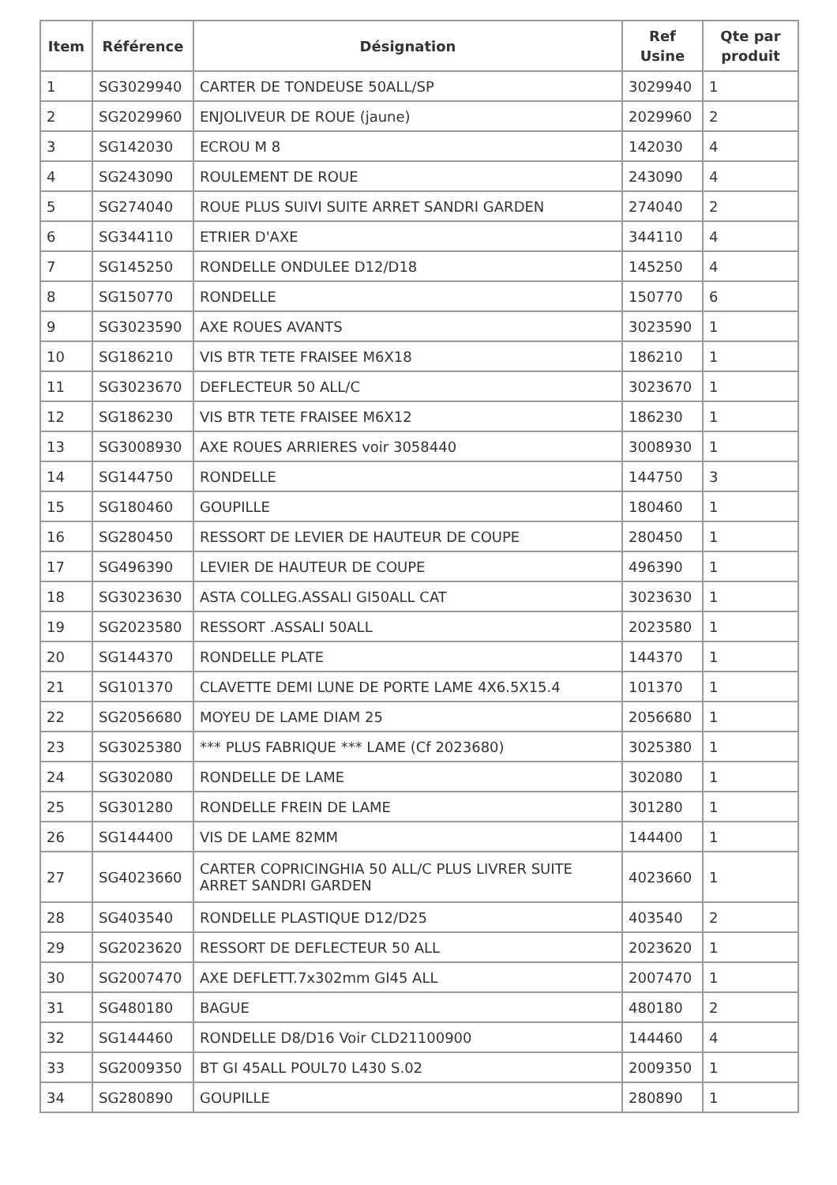| Item | Référence | Désignation | Ref Usine | Qte par produit |
| --- | --- | --- | --- | --- |
| 1 | SG3029940 | CARTER DE TONDEUSE 50ALL/SP | 3029940 | 1 |
| 2 | SG2029960 | ENJOLIVEUR DE ROUE (jaune) | 2029960 | 2 |
| 3 | SG142030 | ECROU M 8 | 142030 | 4 |
| 4 | SG243090 | ROULEMENT DE ROUE | 243090 | 4 |
| 5 | SG274040 | ROUE PLUS SUIVI SUITE ARRET SANDRI GARDEN | 274040 | 2 |
| 6 | SG344110 | ETRIER D'AXE | 344110 | 4 |
| 7 | SG145250 | RONDELLE ONDULEE D12/D18 | 145250 | 4 |
| 8 | SG150770 | RONDELLE | 150770 | 6 |
| 9 | SG3023590 | AXE ROUES AVANTS | 3023590 | 1 |
| 10 | SG186210 | VIS BTR TETE FRAISEE M6X18 | 186210 | 1 |
| 11 | SG3023670 | DEFLECTEUR 50 ALL/C | 3023670 | 1 |
| 12 | SG186230 | VIS BTR TETE FRAISEE M6X12 | 186230 | 1 |
| 13 | SG3008930 | AXE ROUES ARRIERES voir 3058440 | 3008930 | 1 |
| 14 | SG144750 | RONDELLE | 144750 | 3 |
| 15 | SG180460 | GOUPILLE | 180460 | 1 |
| 16 | SG280450 | RESSORT DE LEVIER DE HAUTEUR DE COUPE | 280450 | 1 |
| 17 | SG496390 | LEVIER DE HAUTEUR DE COUPE | 496390 | 1 |
| 18 | SG3023630 | ASTA COLLEG.ASSALI GI50ALL CAT | 3023630 | 1 |
| 19 | SG2023580 | RESSORT .ASSALI 50ALL | 2023580 | 1 |
| 20 | SG144370 | RONDELLE PLATE | 144370 | 1 |
| 21 | SG101370 | CLAVETTE DEMI LUNE DE PORTE LAME 4X6.5X15.4 | 101370 | 1 |
| 22 | SG2056680 | MOYEU DE LAME DIAM 25 | 2056680 | 1 |
| 23 | SG3025380 | *** PLUS FABRIQUE *** LAME (Cf 2023680) | 3025380 | 1 |
| 24 | SG302080 | RONDELLE DE LAME | 302080 | 1 |
| 25 | SG301280 | RONDELLE FREIN DE LAME | 301280 | 1 |
| 26 | SG144400 | VIS DE LAME 82MM | 144400 | 1 |
| 27 | SG4023660 | CARTER COPRICINGHIA 50 ALL/C PLUS LIVRER SUITE ARRET SANDRI GARDEN | 4023660 | 1 |
| 28 | SG403540 | RONDELLE PLASTIQUE D12/D25 | 403540 | 2 |
| 29 | SG2023620 | RESSORT DE DEFLECTEUR 50 ALL | 2023620 | 1 |
| 30 | SG2007470 | AXE DEFLETT.7x302mm GI45 ALL | 2007470 | 1 |
| 31 | SG480180 | BAGUE | 480180 | 2 |
| 32 | SG144460 | RONDELLE D8/D16 Voir CLD21100900 | 144460 | 4 |
| 33 | SG2009350 | BT GI 45ALL POUL70 L430 S.02 | 2009350 | 1 |
| 34 | SG280890 | GOUPILLE | 280890 | 1 |